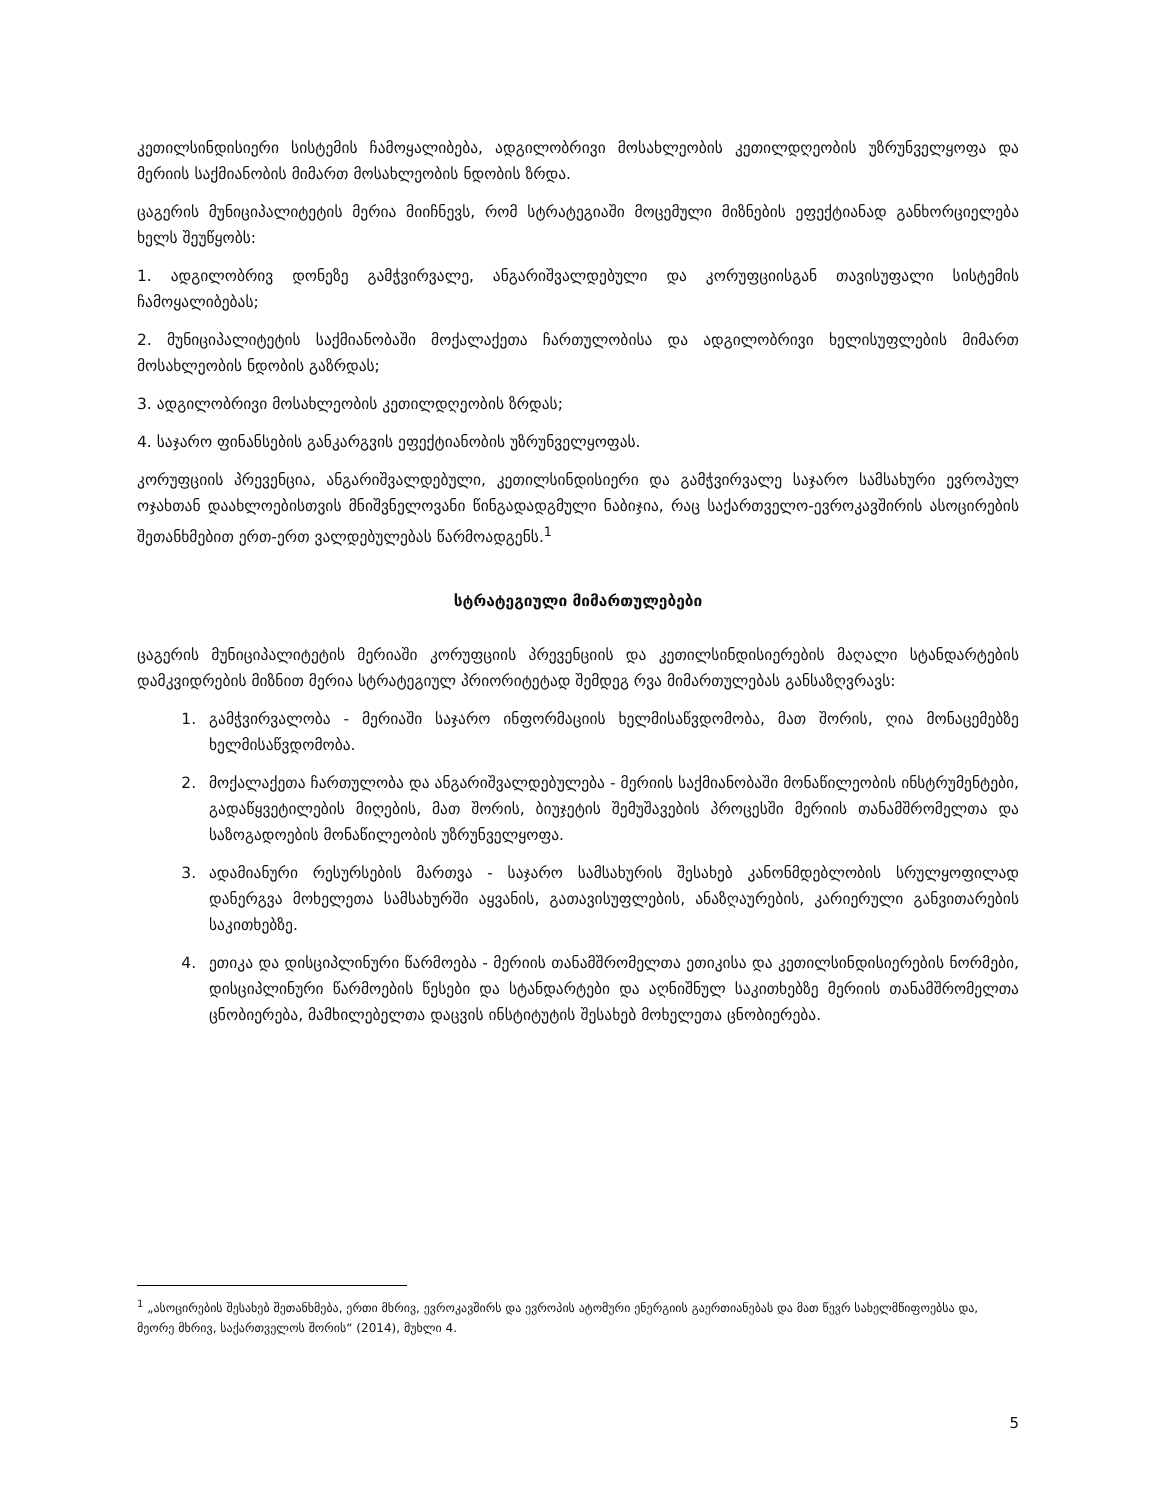კეთილსინდისიერი სისტემის ჩამოყალიბება, ადგილობრივი მოსახლეობის კეთილდღეობის უზრუნველყოფა და მერიის საქმიანობის მიმართ მოსახლეობის ნდობის ზრდა.
ცაგერის მუნიციპალიტეტის მერია მიიჩნევს, რომ სტრატეგიაში მოცემული მიზნების ეფექტიანად განხორციელება ხელს შეუწყობს:
1. ადგილობრივ დონეზე გამჭვირვალე, ანგარიშვალდებული და კორუფციისგან თავისუფალი სისტემის ჩამოყალიბებას;
2. მუნიციპალიტეტის საქმიანობაში მოქალაქეთა ჩართულობისა და ადგილობრივი ხელისუფლების მიმართ მოსახლეობის ნდობის გაზრდას;
3. ადგილობრივი მოსახლეობის კეთილდღეობის ზრდას;
4. საჯარო ფინანსების განკარგვის ეფექტიანობის უზრუნველყოფას.
კორუფციის პრევენცია, ანგარიშვალდებული, კეთილსინდისიერი და გამჭვირვალე საჯარო სამსახური ევროპულ ოჯახთან დაახლოებისთვის მნიშვნელოვანი წინგადადგმული ნაბიჯია, რაც საქართველო-ევროკავშირის ასოცირების შეთანხმებით ერთ-ერთ ვალდებულებას წარმოადგენს.<sup>1</sup>
სტრატეგიული მიმართულებები
ცაგერის მუნიციპალიტეტის მერიაში კორუფციის პრევენციის და კეთილსინდისიერების მაღალი სტანდარტების დამკვიდრების მიზნით მერია სტრატეგიულ პრიორიტეტად შემდეგ რვა მიმართულებას განსაზღვრავს:
1. გამჭვირვალობა - მერიაში საჯარო ინფორმაციის ხელმისაწვდომობა, მათ შორის, ღია მონაცემებზე ხელმისაწვდომობა.
2. მოქალაქეთა ჩართულობა და ანგარიშვალდებულება - მერიის საქმიანობაში მონაწილეობის ინსტრუმენტები, გადაწყვეტილების მიღების, მათ შორის, ბიუჯეტის შემუშავების პროცესში მერიის თანამშრომელთა და საზოგადოების მონაწილეობის უზრუნველყოფა.
3. ადამიანური რესურსების მართვა - საჯარო სამსახურის შესახებ კანონმდებლობის სრულყოფილად დანერგვა მოხელეთა სამსახურში აყვანის, გათავისუფლების, ანაზღაურების, კარიერული განვითარების საკითხებზე.
4. ეთიკა და დისციპლინური წარმოება - მერიის თანამშრომელთა ეთიკისა და კეთილსინდისიერების ნორმები, დისციპლინური წარმოების წესები და სტანდარტები და აღნიშნულ საკითხებზე მერიის თანამშრომელთა ცნობიერება, მამხილებელთა დაცვის ინსტიტუტის შესახებ მოხელეთა ცნობიერება.
<sup>1</sup> „ასოცირების შესახებ შეთანხმება, ერთი მხრივ, ევროკავშირს და ევროპის ატომური ენერგიის გაერთიანებას და მათ წევრ სახელმწიფოებსა და, მეორე მხრივ, საქართველოს შორის“ (2014), მუხლი 4.
5